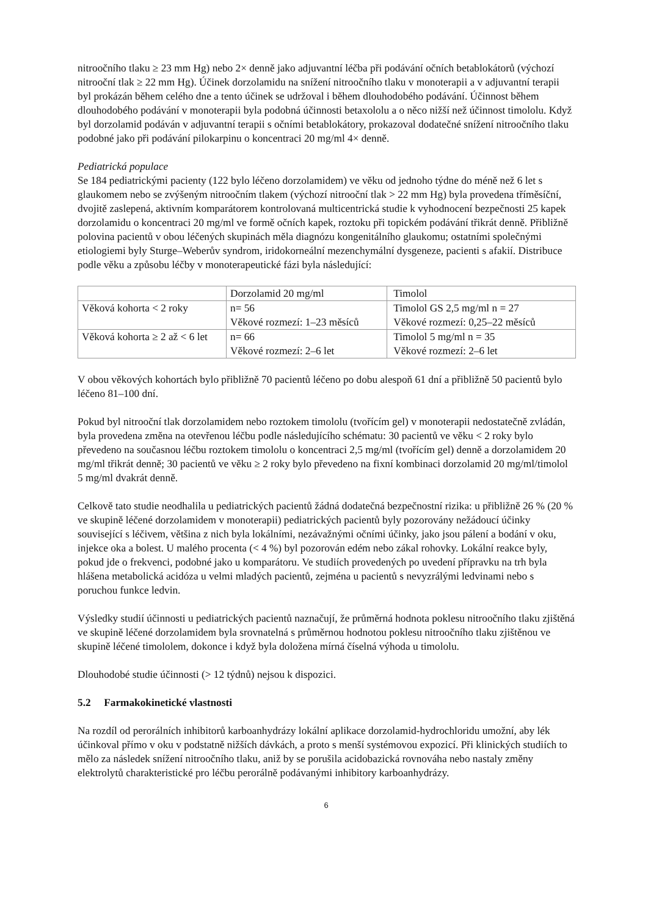nitroočního tlaku ≥ 23 mm Hg) nebo 2× denně jako adjuvantní léčba při podávání očních betablokátorů (výchozí nitrooční tlak ≥ 22 mm Hg). Účinek dorzolamidu na snížení nitroočního tlaku v monoterapii a v adjuvantní terapii byl prokázán během celého dne a tento účinek se udržoval i během dlouhodobého podávání. Účinnost během dlouhodobého podávání v monoterapii byla podobná účinnosti betaxololu a o něco nižší než účinnost timololu. Když byl dorzolamid podáván v adjuvantní terapii s očními betablokátory, prokazoval dodatečné snížení nitroočního tlaku podobné jako při podávání pilokarpinu o koncentraci 20 mg/ml 4× denně.
Pediatrická populace
Se 184 pediatrickými pacienty (122 bylo léčeno dorzolamidem) ve věku od jednoho týdne do méně než 6 let s glaukomem nebo se zvýšeným nitroočním tlakem (výchozí nitrooční tlak > 22 mm Hg) byla provedena tříměsíční, dvojitě zaslepená, aktivním komparátorem kontrolovaná multicentrická studie k vyhodnocení bezpečnosti 25 kapek dorzolamidu o koncentraci 20 mg/ml ve formě očních kapek, roztoku při topickém podávání třikrát denně. Přibližně polovina pacientů v obou léčených skupinách měla diagnózu kongenitálního glaukomu; ostatními společnými etiologiemi byly Sturge–Weberův syndrom, iridokorneální mezenchymální dysgeneze, pacienti s afakií. Distribuce podle věku a způsobu léčby v monoterapeutické fázi byla následující:
| | Dorzolamid 20 mg/ml | Timolol |
| Věková kohorta < 2 roky | n= 56 Věkové rozmezí: 1–23 měsíců | Timolol GS 2,5 mg/ml n = 27 Věkové rozmezí: 0,25–22 měsíců |
| Věková kohorta ≥ 2 až < 6 let | n= 66 Věkové rozmezí: 2–6 let | Timolol 5 mg/ml n = 35 Věkové rozmezí: 2–6 let |
V obou věkových kohortách bylo přibližně 70 pacientů léčeno po dobu alespoň 61 dní a přibližně 50 pacientů bylo léčeno 81–100 dní.
Pokud byl nitrooční tlak dorzolamidem nebo roztokem timololu (tvořícím gel) v monoterapii nedostatečně zvládán, byla provedena změna na otevřenou léčbu podle následujícího schématu: 30 pacientů ve věku < 2 roky bylo převedeno na současnou léčbu roztokem timololu o koncentraci 2,5 mg/ml (tvořícím gel) denně a dorzolamidem 20 mg/ml třikrát denně; 30 pacientů ve věku ≥ 2 roky bylo převedeno na fixní kombinaci dorzolamid 20 mg/ml/timolol 5 mg/ml dvakrát denně.
Celkově tato studie neodhalila u pediatrických pacientů žádná dodatečná bezpečnostní rizika: u přibližně 26 % (20 % ve skupině léčené dorzolamidem v monoterapii) pediatrických pacientů byly pozorovány nežádoucí účinky související s léčivem, většina z nich byla lokálními, nezávažnými očními účinky, jako jsou pálení a bodání v oku, injekce oka a bolest. U malého procenta (< 4 %) byl pozorován edém nebo zákal rohovky. Lokální reakce byly, pokud jde o frekvenci, podobné jako u komparátoru. Ve studiích provedených po uvedení přípravku na trh byla hlášena metabolická acidóza u velmi mladých pacientů, zejména u pacientů s nevyzrálými ledvinami nebo s poruchou funkce ledvin.
Výsledky studií účinnosti u pediatrických pacientů naznačují, že průměrná hodnota poklesu nitroočního tlaku zjištěná ve skupině léčené dorzolamidem byla srovnatelná s průměrnou hodnotou poklesu nitroočního tlaku zjištěnou ve skupině léčené timololem, dokonce i když byla doložena mírná číselná výhoda u timololu.
Dlouhodobé studie účinnosti (> 12 týdnů) nejsou k dispozici.
5.2 Farmakokinetické vlastnosti
Na rozdíl od perorálních inhibitorů karboanhydrázy lokální aplikace dorzolamid-hydrochloridu umožní, aby lék účinkoval přímo v oku v podstatně nižších dávkách, a proto s menší systémovou expozicí. Při klinických studiích to mělo za následek snížení nitroočního tlaku, aniž by se porušila acidobazická rovnováha nebo nastaly změny elektrolytů charakteristické pro léčbu perorálně podávanými inhibitory karboanhydrázy.
6